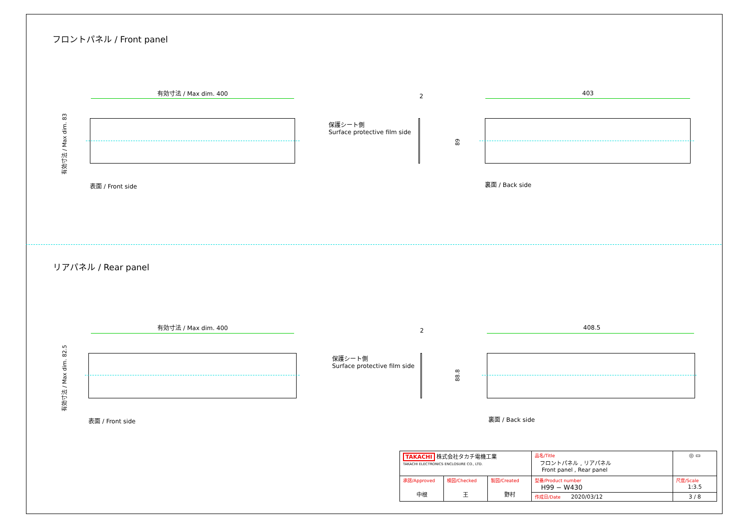フロントパネル / Front panel
有効寸法 / Max dim. 400
有効寸法 / Max dim. 83
表面 / Front side
2
保護シート側
Surface protective film side
403
89
裏面 / Back side
リアパネル / Rear panel
有効寸法 / Max dim. 400
有効寸法 / Max dim. 82.5
表面 / Front side
2
保護シート側
Surface protective film side
408.5
88.8
裏面 / Back side
| TAKACHI 株式会社タカチ電機工業 TAKACHI ELECTRONICS ENCLOSURE CO., LTD. | | | 品名/Title フロントパネル , リアパネル Front panel , Rear panel | ◎ ▭ |
| 承認/Approved 中根 | 検図/Checked 王 | 製図/Created 野村 | 型番/Product number H99 − W430 | 尺度/Scale 1:3.5 |
| | | | 作成日/Date 2020/03/12 | 3 / 8 |